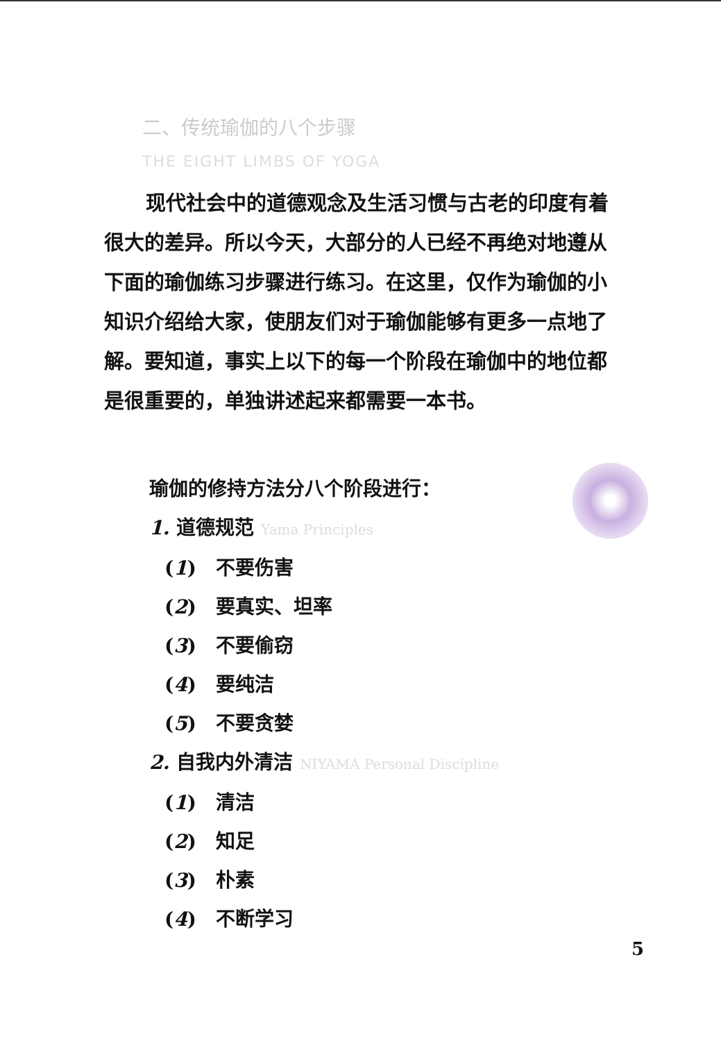二、传统瑜伽的八个步骤
THE EIGHT LIMBS OF YOGA
现代社会中的道德观念及生活习惯与古老的印度有着很大的差异。所以今天，大部分的人已经不再绝对地遵从下面的瑜伽练习步骤进行练习。在这里，仅作为瑜伽的小知识介绍给大家，使朋友们对于瑜伽能够有更多一点地了解。要知道，事实上以下的每一个阶段在瑜伽中的地位都是很重要的，单独讲述起来都需要一本书。
瑜伽的修持方法分八个阶段进行：
1. 道德规范 Yama Principles
(1)　不要伤害
(2)　要真实、坦率
(3)　不要偷窃
(4)　要纯洁
(5)　不要贪婪
2. 自我内外清洁 NIYAMA Personal Discipline
(1)　清洁
(2)　知足
(3)　朴素
(4)　不断学习
5